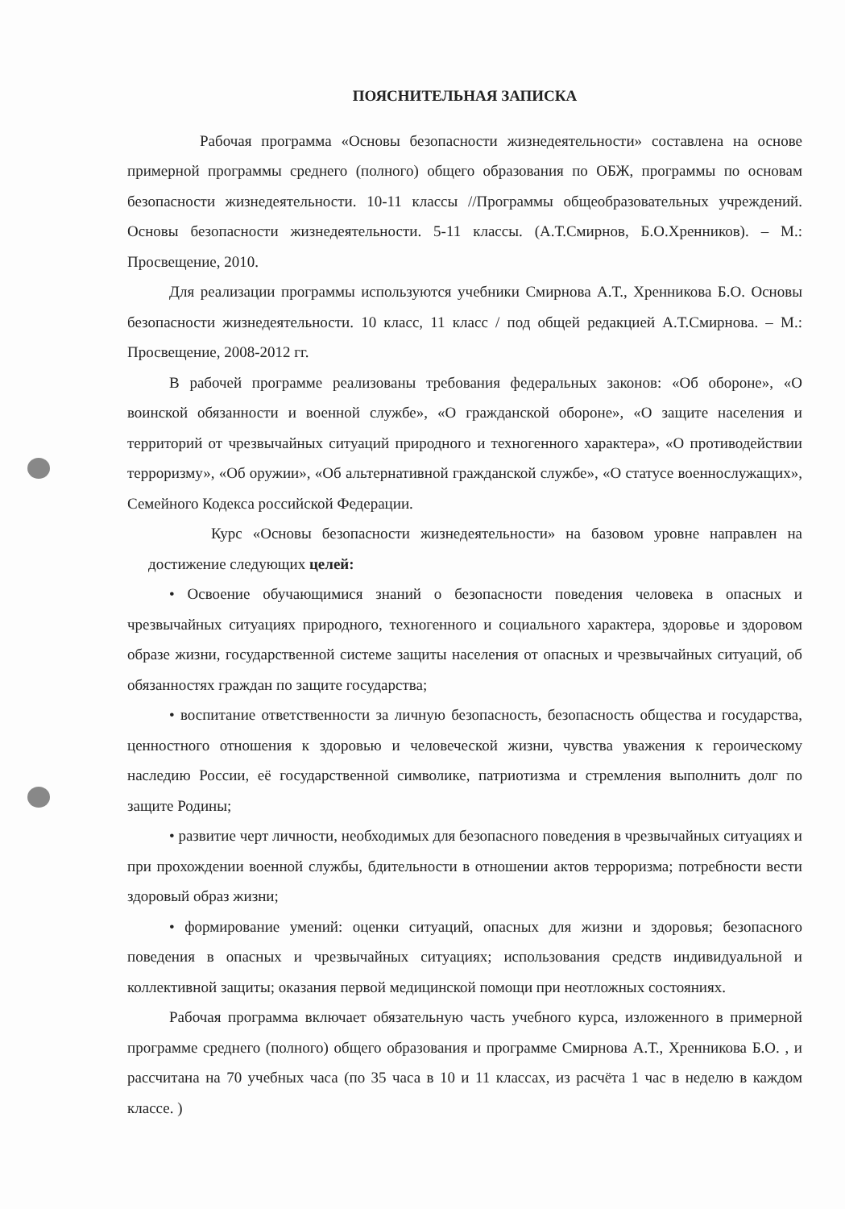ПОЯСНИТЕЛЬНАЯ ЗАПИСКА
Рабочая программа «Основы безопасности жизнедеятельности» составлена на основе примерной программы среднего (полного) общего образования по ОБЖ, программы по основам безопасности жизнедеятельности. 10-11 классы //Программы общеобразовательных учреждений. Основы безопасности жизнедеятельности. 5-11 классы. (А.Т.Смирнов, Б.О.Хренников). – М.: Просвещение, 2010.
Для реализации программы используются учебники Смирнова А.Т., Хренникова Б.О. Основы безопасности жизнедеятельности. 10 класс, 11 класс / под общей редакцией А.Т.Смирнова. – М.: Просвещение, 2008-2012 гг.
В рабочей программе реализованы требования федеральных законов: «Об обороне», «О воинской обязанности и военной службе», «О гражданской обороне», «О защите населения и территорий от чрезвычайных ситуаций природного и техногенного характера», «О противодействии терроризму», «Об оружии», «Об альтернативной гражданской службе», «О статусе военнослужащих», Семейного Кодекса российской Федерации.
Курс «Основы безопасности жизнедеятельности» на базовом уровне направлен на достижение следующих целей:
• Освоение обучающимися знаний о безопасности поведения человека в опасных и чрезвычайных ситуациях природного, техногенного и социального характера, здоровье и здоровом образе жизни, государственной системе защиты населения от опасных и чрезвычайных ситуаций, об обязанностях граждан по защите государства;
• воспитание ответственности за личную безопасность, безопасность общества и государства, ценностного отношения к здоровью и человеческой жизни, чувства уважения к героическому наследию России, её государственной символике, патриотизма и стремления выполнить долг по защите Родины;
• развитие черт личности, необходимых для безопасного поведения в чрезвычайных ситуациях и при прохождении военной службы, бдительности в отношении актов терроризма; потребности вести здоровый образ жизни;
• формирование умений: оценки ситуаций, опасных для жизни и здоровья; безопасного поведения в опасных и чрезвычайных ситуациях; использования средств индивидуальной и коллективной защиты; оказания первой медицинской помощи при неотложных состояниях.
Рабочая программа включает обязательную часть учебного курса, изложенного в примерной программе среднего (полного) общего образования и программе Смирнова А.Т., Хренникова Б.О. , и рассчитана на 70 учебных часа (по 35 часа в 10 и 11 классах, из расчёта 1 час в неделю в каждом классе. )